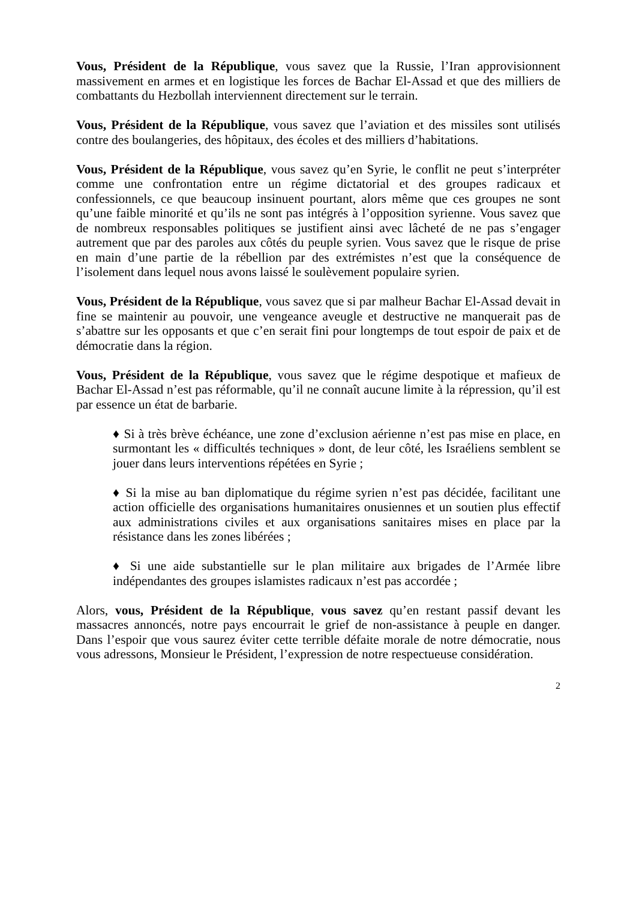Vous, Président de la République, vous savez que la Russie, l’Iran approvisionnent massivement en armes et en logistique les forces de Bachar El-Assad et que des milliers de combattants du Hezbollah interviennent directement sur le terrain.
Vous, Président de la République, vous savez que l’aviation et des missiles sont utilisés contre des boulangeries, des hôpitaux, des écoles et des milliers d’habitations.
Vous, Président de la République, vous savez qu’en Syrie, le conflit ne peut s’interpréter comme une confrontation entre un régime dictatorial et des groupes radicaux et confessionnels, ce que beaucoup insinuent pourtant, alors même que ces groupes ne sont qu’une faible minorité et qu’ils ne sont pas intégrés à l’opposition syrienne. Vous savez que de nombreux responsables politiques se justifient ainsi avec lâcheté de ne pas s’engager autrement que par des paroles aux côtés du peuple syrien. Vous savez que le risque de prise en main d’une partie de la rébellion par des extrémistes n’est que la conséquence de l’isolement dans lequel nous avons laissé le soulèvement populaire syrien.
Vous, Président de la République, vous savez que si par malheur Bachar El-Assad devait in fine se maintenir au pouvoir, une vengeance aveugle et destructive ne manquerait pas de s’abattre sur les opposants et que c’en serait fini pour longtemps de tout espoir de paix et de démocratie dans la région.
Vous, Président de la République, vous savez que le régime despotique et mafieux de Bachar El-Assad n’est pas réformable, qu’il ne connaît aucune limite à la répression, qu’il est par essence un état de barbarie.
♦ Si à très brève échéance, une zone d’exclusion aérienne n’est pas mise en place, en surmontant les « difficultés techniques » dont, de leur côté, les Israéliens semblent se jouer dans leurs interventions répétées en Syrie ;
♦ Si la mise au ban diplomatique du régime syrien n’est pas décidée, facilitant une action officielle des organisations humanitaires onusiennes et un soutien plus effectif aux administrations civiles et aux organisations sanitaires mises en place par la résistance dans les zones libérées ;
♦ Si une aide substantielle sur le plan militaire aux brigades de l’Armée libre indépendantes des groupes islamistes radicaux n’est pas accordée ;
Alors, vous, Président de la République, vous savez qu’en restant passif devant les massacres annoncés, notre pays encourrait le grief de non-assistance à peuple en danger. Dans l’espoir que vous saurez éviter cette terrible défaite morale de notre démocratie, nous vous adressons, Monsieur le Président, l’expression de notre respectueuse considération.
2